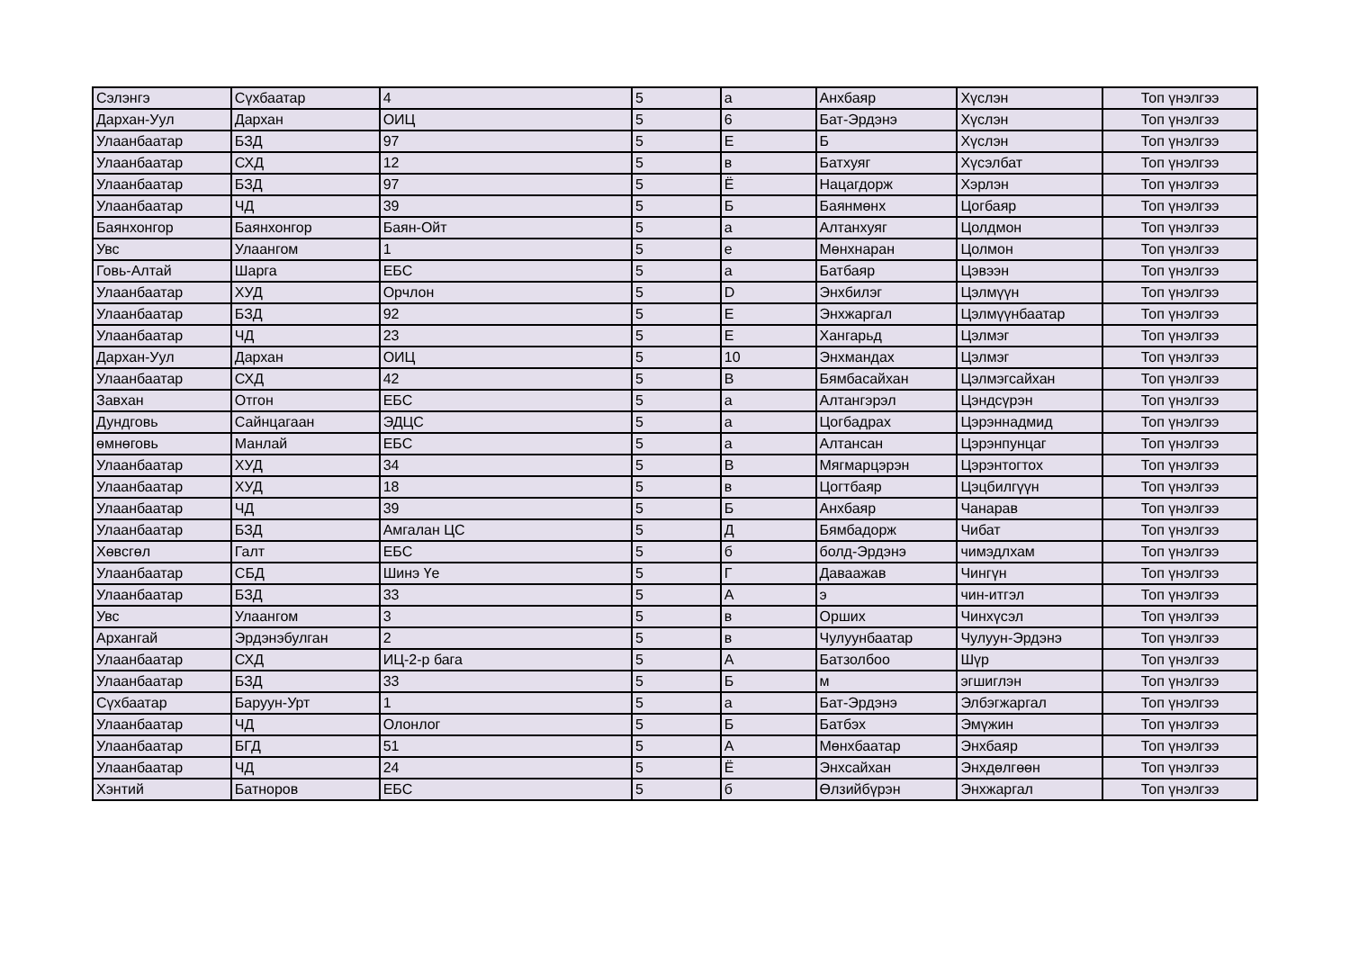| Сэлэнгэ | Сүхбаатар | 4 | 5 | а | Анхбаяр | Хүслэн | Топ үнэлгээ |
| Дархан-Уул | Дархан | ОИЦ | 5 | 6 | Бат-Эрдэнэ | Хүслэн | Топ үнэлгээ |
| Улаанбаатар | БЗД | 97 | 5 | Е | Б | Хүслэн | Топ үнэлгээ |
| Улаанбаатар | СХД | 12 | 5 | в | Батхуяг | Хүсэлбат | Топ үнэлгээ |
| Улаанбаатар | БЗД | 97 | 5 | Ё | Нацагдорж | Хэрлэн | Топ үнэлгээ |
| Улаанбаатар | ЧД | 39 | 5 | Б | Баянмөнх | Цогбаяр | Топ үнэлгээ |
| Баянхонгор | Баянхонгор | Баян-Ойт | 5 | а | Алтанхуяг | Цолдмон | Топ үнэлгээ |
| Увс | Улаангом | 1 | 5 | е | Мөнхнаран | Цолмон | Топ үнэлгээ |
| Говь-Алтай | Шарга | ЕБС | 5 | а | Батбаяр | Цэвээн | Топ үнэлгээ |
| Улаанбаатар | ХУД | Орчлон | 5 | D | Энхбилэг | Цэлмүүн | Топ үнэлгээ |
| Улаанбаатар | БЗД | 92 | 5 | Е | Энхжаргал | Цэлмүүнбаатар | Топ үнэлгээ |
| Улаанбаатар | ЧД | 23 | 5 | Е | Хангарьд | Цэлмэг | Топ үнэлгээ |
| Дархан-Уул | Дархан | ОИЦ | 5 | 10 | Энхмандах | Цэлмэг | Топ үнэлгээ |
| Улаанбаатар | СХД | 42 | 5 | В | Бямбасайхан | Цэлмэгсайхан | Топ үнэлгээ |
| Завхан | Отгон | ЕБС | 5 | а | Алтангэрэл | Цэндсүрэн | Топ үнэлгээ |
| Дундговь | Сайнцагаан | ЭДЦС | 5 | а | Цогбадрах | Цэрэннадмид | Топ үнэлгээ |
| өмнөговь | Манлай | ЕБС | 5 | а | Алтансан | Цэрэнпунцаг | Топ үнэлгээ |
| Улаанбаатар | ХУД | 34 | 5 | В | Мягмарцэрэн | Цэрэнтогтох | Топ үнэлгээ |
| Улаанбаатар | ХУД | 18 | 5 | в | Цогтбаяр | Цэцбилгүүн | Топ үнэлгээ |
| Улаанбаатар | ЧД | 39 | 5 | Б | Анхбаяр | Чанарав | Топ үнэлгээ |
| Улаанбаатар | БЗД | Амгалан ЦС | 5 | Д | Бямбадорж | Чибат | Топ үнэлгээ |
| Хөвсгөл | Галт | ЕБС | 5 | б | болд-Эрдэнэ | чимэдлхам | Топ үнэлгээ |
| Улаанбаатар | СБД | Шинэ Үе | 5 | Г | Даваажав | Чингүн | Топ үнэлгээ |
| Улаанбаатар | БЗД | 33 | 5 | А | э | чин-итгэл | Топ үнэлгээ |
| Увс | Улаангом | 3 | 5 | в | Орших | Чинхүсэл | Топ үнэлгээ |
| Архангай | Эрдэнэбулган | 2 | 5 | в | Чулуунбаатар | Чулуун-Эрдэнэ | Топ үнэлгээ |
| Улаанбаатар | СХД | ИЦ-2-р бага | 5 | А | Батзолбоо | Шүр | Топ үнэлгээ |
| Улаанбаатар | БЗД | 33 | 5 | Б | м | эгшиглэн | Топ үнэлгээ |
| Сүхбаатар | Баруун-Урт | 1 | 5 | а | Бат-Эрдэнэ | Элбэгжаргал | Топ үнэлгээ |
| Улаанбаатар | ЧД | Олонлог | 5 | Б | Батбэх | Эмүжин | Топ үнэлгээ |
| Улаанбаатар | БГД | 51 | 5 | А | Мөнхбаатар | Энхбаяр | Топ үнэлгээ |
| Улаанбаатар | ЧД | 24 | 5 | Ё | Энхсайхан | Энхдөлгөөн | Топ үнэлгээ |
| Хэнтий | Батноров | ЕБС | 5 | б | Өлзийбүрэн | Энхжаргал | Топ үнэлгээ |